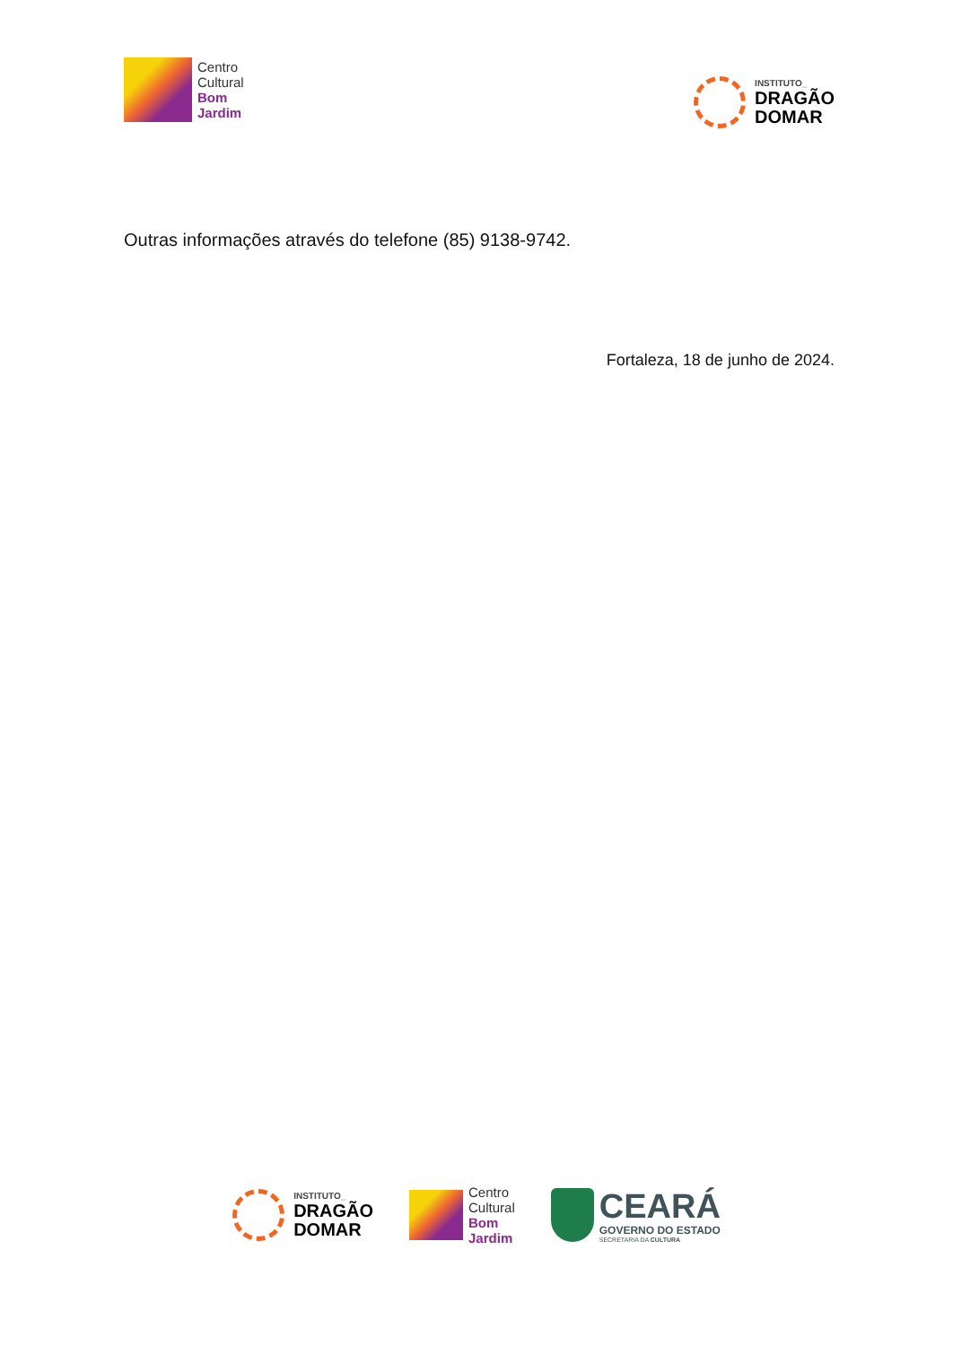Centro
Cultural
Bom
Jardim
INSTITUTO_
DRAGÃO
DOMAR
Outras informações através do telefone (85) 9138-9742.
Fortaleza, 18 de junho de 2024.
INSTITUTO_
DRAGÃO
DOMAR
Centro
Cultural
Bom
Jardim
CEARÁ
GOVERNO DO ESTADO
SECRETARIA DA CULTURA